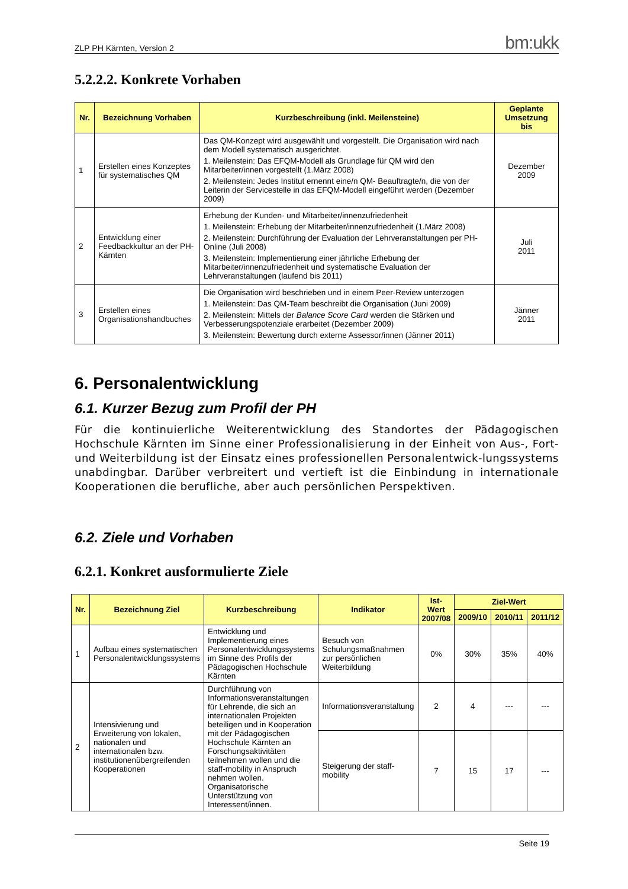ZLP PH Kärnten, Version 2 bm:ukk
5.2.2.2. Konkrete Vorhaben
| Nr. | Bezeichnung Vorhaben | Kurzbeschreibung (inkl. Meilensteine) | Geplante Umsetzung bis |
| --- | --- | --- | --- |
| 1 | Erstellen eines Konzeptes für systematisches QM | Das QM-Konzept wird ausgewählt und vorgestellt. Die Organisation wird nach dem Modell systematisch ausgerichtet. 1. Meilenstein: Das EFQM-Modell als Grundlage für QM wird den Mitarbeiter/innen vorgestellt (1.März 2008) 2. Meilenstein: Jedes Institut ernennt eine/n QM- Beauftragte/n, die von der Leiterin der Servicestelle in das EFQM-Modell eingeführt werden (Dezember 2009) | Dezember 2009 |
| 2 | Entwicklung einer Feedbackkultur an der PH-Kärnten | Erhebung der Kunden- und Mitarbeiter/innenzufriedenheit 1. Meilenstein: Erhebung der Mitarbeiter/innenzufriedenheit (1.März 2008) 2. Meilenstein: Durchführung der Evaluation der Lehrveranstaltungen per PH-Online (Juli 2008) 3. Meilenstein: Implementierung einer jährliche Erhebung der Mitarbeiter/innenzufriedenheit und systematische Evaluation der Lehrveranstaltungen (laufend bis 2011) | Juli 2011 |
| 3 | Erstellen eines Organisationshandbuches | Die Organisation wird beschrieben und in einem Peer-Review unterzogen 1. Meilenstein: Das QM-Team beschreibt die Organisation (Juni 2009) 2. Meilenstein: Mittels der Balance Score Card werden die Stärken und Verbesserungspotenziale erarbeitet (Dezember 2009) 3. Meilenstein: Bewertung durch externe Assessor/innen (Jänner 2011) | Jänner 2011 |
6. Personalentwicklung
6.1. Kurzer Bezug zum Profil der PH
Für die kontinuierliche Weiterentwicklung des Standortes der Pädagogischen Hochschule Kärnten im Sinne einer Professionalisierung in der Einheit von Aus-, Fort- und Weiterbildung ist der Einsatz eines professionellen Personalentwick-lungssystems unabdingbar. Darüber verbreitert und vertieft ist die Einbindung in internationale Kooperationen die berufliche, aber auch persönlichen Perspektiven.
6.2. Ziele und Vorhaben
6.2.1. Konkret ausformulierte Ziele
| Nr. | Bezeichnung Ziel | Kurzbeschreibung | Indikator | Ist-Wert 2007/08 | Ziel-Wert | | |
| --- | --- | --- | --- | --- | --- | --- | --- |
| | | | | | 2009/10 | 2010/11 | 2011/12 |
| 1 | Aufbau eines systematischen Personalentwicklungssystems | Entwicklung und Implementierung eines Personalentwicklungssystems im Sinne des Profils der Pädagogischen Hochschule Kärnten | Besuch von Schulungsmaßnahmen zur persönlichen Weiterbildung | 0% | 30% | 35% | 40% |
| 2 | Intensivierung und Erweiterung von lokalen, nationalen und internationalen bzw. institutionenübergreifenden Kooperationen | Durchführung von Informationsveranstaltungen für Lehrende, die sich an internationalen Projekten beteiligen und in Kooperation mit der Pädagogischen Hochschule Kärnten an Forschungsaktivitäten teilnehmen wollen und die staff-mobility in Anspruch nehmen wollen. Organisatorische Unterstützung von Interessent/innen. | Informationsveranstaltung | 2 | 4 | --- | --- |
| | | | Steigerung der staff-mobility | 7 | 15 | 17 | --- |
Seite 19